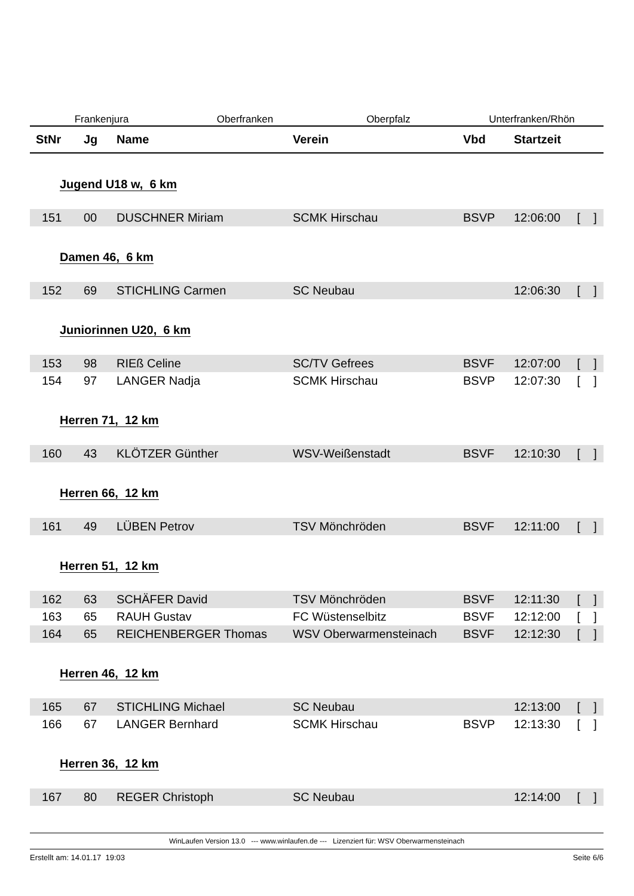Frankenjura Oberfranken Oberpfalz Unterfranken/Rhön
| StNr | Jg | Name | Verein | Vbd | Startzeit | |
| --- | --- | --- | --- | --- | --- | --- |
| Jugend U18 w, 6 km | | | | | | |
| 151 | 00 | DUSCHNER Miriam | SCMK Hirschau | BSVP | 12:06:00 | [ ] |
| Damen 46, 6 km | | | | | | |
| 152 | 69 | STICHLING Carmen | SC Neubau | | 12:06:30 | [ ] |
| Juniorinnen U20, 6 km | | | | | | |
| 153 | 98 | RIEß Celine | SC/TV Gefrees | BSVF | 12:07:00 | [ ] |
| 154 | 97 | LANGER Nadja | SCMK Hirschau | BSVP | 12:07:30 | [ ] |
| Herren 71, 12 km | | | | | | |
| 160 | 43 | KLÖTZER Günther | WSV-Weißenstadt | BSVF | 12:10:30 | [ ] |
| Herren 66, 12 km | | | | | | |
| 161 | 49 | LÜBEN Petrov | TSV Mönchröden | BSVF | 12:11:00 | [ ] |
| Herren 51, 12 km | | | | | | |
| 162 | 63 | SCHÄFER David | TSV Mönchröden | BSVF | 12:11:30 | [ ] |
| 163 | 65 | RAUH Gustav | FC Wüstenselbitz | BSVF | 12:12:00 | [ ] |
| 164 | 65 | REICHENBERGER Thomas | WSV Oberwarmensteinach | BSVF | 12:12:30 | [ ] |
| Herren 46, 12 km | | | | | | |
| 165 | 67 | STICHLING Michael | SC Neubau | | 12:13:00 | [ ] |
| 166 | 67 | LANGER Bernhard | SCMK Hirschau | BSVP | 12:13:30 | [ ] |
| Herren 36, 12 km | | | | | | |
| 167 | 80 | REGER Christoph | SC Neubau | | 12:14:00 | [ ] |
WinLaufen Version 13.0 --- www.winlaufen.de --- Lizenziert für: WSV Oberwarmensteinach
Erstellt am: 14.01.17 19:03 Seite 6/6